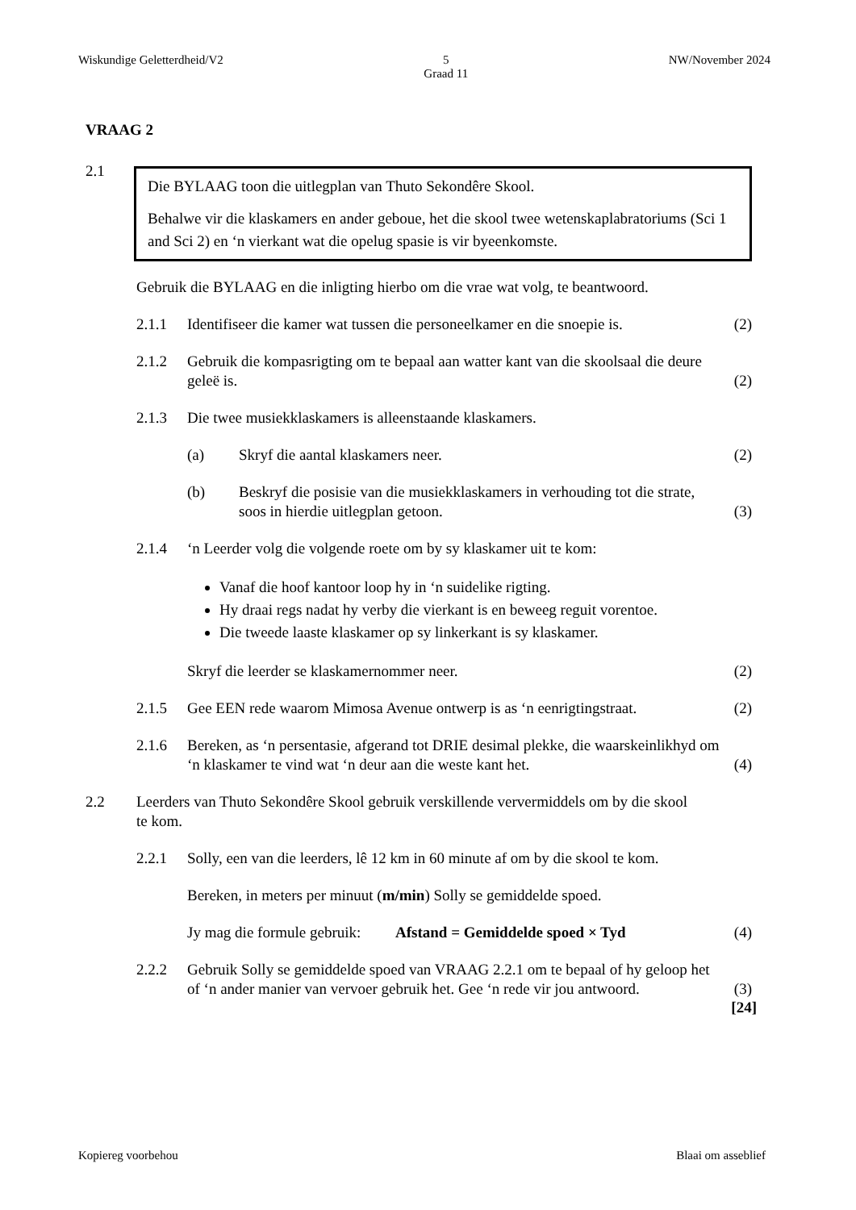Wiskundige Geletterdheid/V2 5
Graad 11 NW/November 2024
VRAAG 2
2.1
Die BYLAAG toon die uitlegplan van Thuto Sekondêre Skool.
Behalwe vir die klaskamers en ander geboue, het die skool twee wetenskaplabratoriums (Sci 1 and Sci 2) en ‘n vierkant wat die opelug spasie is vir byeenkomste.
Gebruik die BYLAAG en die inligting hierbo om die vrae wat volg, te beantwoord.
2.1.1 Identifiseer die kamer wat tussen die personeelkamer en die snoepie is.
(2)
2.1.2 Gebruik die kompasrigting om te bepaal aan watter kant van die skoolsaal die deure geleë is.
(2)
2.1.3 Die twee musiekklaskamers is alleenstaande klaskamers.
(a) Skryf die aantal klaskamers neer.
(2)
(b) Beskryf die posisie van die musiekklaskamers in verhouding tot die strate, soos in hierdie uitlegplan getoon.
(3)
2.1.4 ‘n Leerder volg die volgende roete om by sy klaskamer uit te kom:
Vanaf die hoof kantoor loop hy in ‘n suidelike rigting.
Hy draai regs nadat hy verby die vierkant is en beweeg reguit vorentoe.
Die tweede laaste klaskamer op sy linkerkant is sy klaskamer.
Skryf die leerder se klaskamernommer neer.
(2)
2.1.5 Gee EEN rede waarom Mimosa Avenue ontwerp is as ‘n eenrigtingstraat.
(2)
2.1.6 Bereken, as ‘n persentasie, afgerand tot DRIE desimal plekke, die waarskeinlikhyd om ‘n klaskamer te vind wat ‘n deur aan die weste kant het.
(4)
2.2 Leerders van Thuto Sekondêre Skool gebruik verskillende ververmiddels om by die skool te kom.
2.2.1 Solly, een van die leerders, lê 12 km in 60 minute af om by die skool te kom.
Bereken, in meters per minuut (m/min) Solly se gemiddelde spoed.
Jy mag die formule gebruik: Afstand = Gemiddelde spoed × Tyd
(4)
2.2.2 Gebruik Solly se gemiddelde spoed van VRAAG 2.2.1 om te bepaal of hy geloop het of ‘n ander manier van vervoer gebruik het. Gee ‘n rede vir jou antwoord.
(3)
[24]
Kopiereg voorbehou Blaai om asseblief